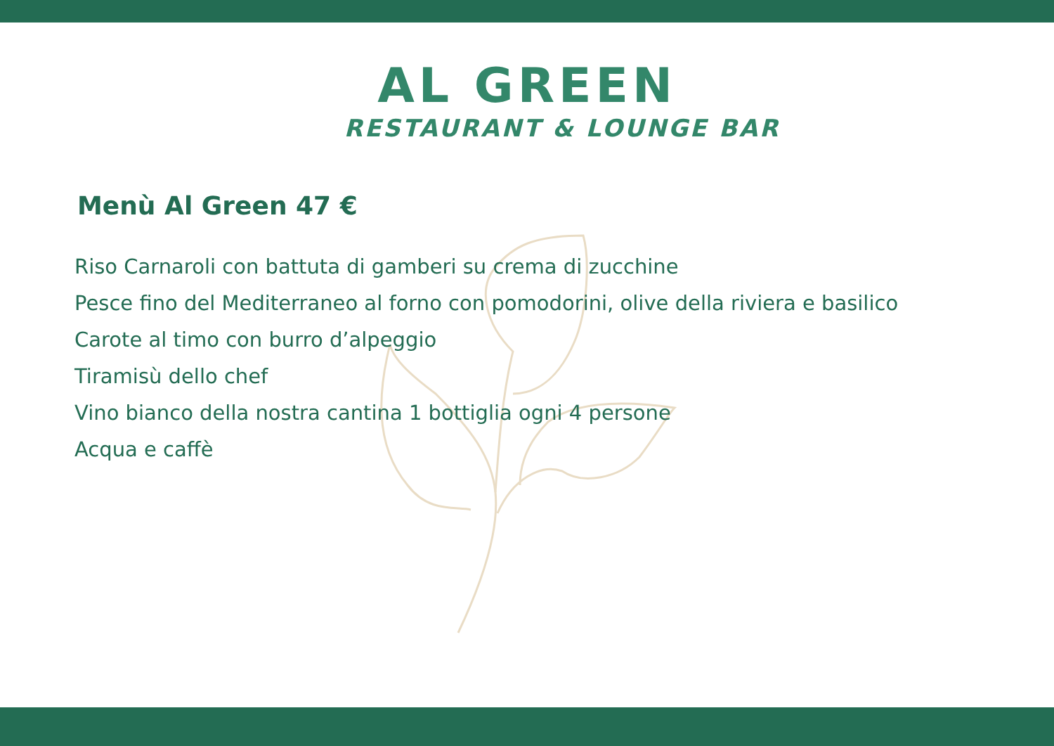AL GREEN
RESTAURANT & LOUNGE BAR
Menù Al Green 47 €
Riso Carnaroli con battuta di gamberi su crema di zucchine
Pesce fino del Mediterraneo al forno con pomodorini, olive della riviera e basilico
Carote al timo con burro d’alpeggio
Tiramisù dello chef
Vino bianco della nostra cantina 1 bottiglia ogni 4 persone
Acqua e caffè